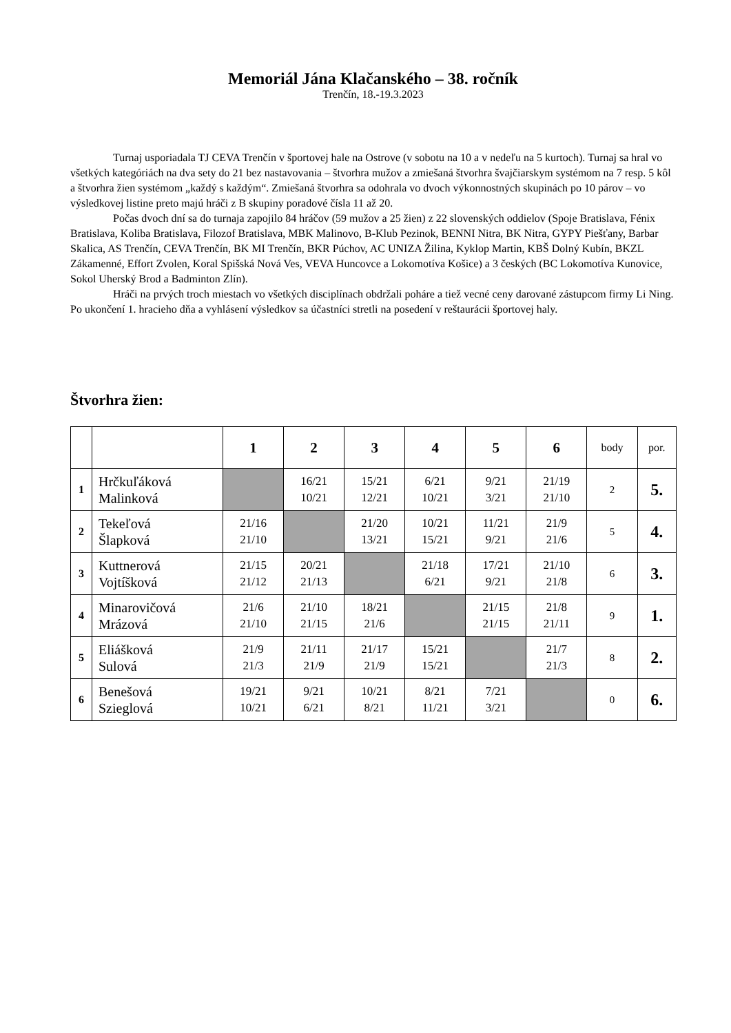Memoriál Jána Klačanského – 38. ročník
Trenčín, 18.-19.3.2023
Turnaj usporiadala TJ CEVA Trenčín v športovej hale na Ostrove (v sobotu na 10 a v nedeľu na 5 kurtoch). Turnaj sa hral vo všetkých kategóriách na dva sety do 21 bez nastavovania – štvorhra mužov a zmiešaná štvorhra švajčiarskym systémom na 7 resp. 5 kôl a štvorhra žien systémom „každý s každým“. Zmiešaná štvorhra sa odohrala vo dvoch výkonnostných skupinách po 10 párov – vo výsledkovej listine preto majú hráči z B skupiny poradové čísla 11 až 20.
Počas dvoch dní sa do turnaja zapojilo 84 hráčov (59 mužov a 25 žien) z 22 slovenských oddielov (Spoje Bratislava, Fénix Bratislava, Koliba Bratislava, Filozof Bratislava, MBK Malinovo, B-Klub Pezinok, BENNI Nitra, BK Nitra, GYPY Piešťany, Barbar Skalica, AS Trenčín, CEVA Trenčín, BK MI Trenčín, BKR Púchov, AC UNIZA Žilina, Kyklop Martin, KBŠ Dolný Kubín, BKZL Zákamenné, Effort Zvolen, Koral Spišská Nová Ves, VEVA Huncovce a Lokomotíva Košice) a 3 českých (BC Lokomotíva Kunovice, Sokol Uherský Brod a Badminton Zlín).
Hráči na prvých troch miestach vo všetkých disciplínach obdržali poháre a tiež vecné ceny darované zástupcom firmy Li Ning. Po ukončení 1. hracieho dňa a vyhlásení výsledkov sa účastníci stretli na posedení v reštaurácii športovej haly.
Štvorhra žien:
| | | 1 | 2 | 3 | 4 | 5 | 6 | body | por. |
| --- | --- | --- | --- | --- | --- | --- | --- | --- | --- |
| 1 | Hrčkuľáková Malinková | | 16/21 10/21 | 15/21 12/21 | 6/21 10/21 | 9/21 3/21 | 21/19 21/10 | 2 | 5. |
| 2 | Tekeľová Šlapková | 21/16 21/10 | | 21/20 13/21 | 10/21 15/21 | 11/21 9/21 | 21/9 21/6 | 5 | 4. |
| 3 | Kuttnerová Vojtíšková | 21/15 21/12 | 20/21 21/13 | | 21/18 6/21 | 17/21 9/21 | 21/10 21/8 | 6 | 3. |
| 4 | Minarovičová Mrázová | 21/6 21/10 | 21/10 21/15 | 18/21 21/6 | | 21/15 21/15 | 21/8 21/11 | 9 | 1. |
| 5 | Eliášková Sulová | 21/9 21/3 | 21/11 21/9 | 21/17 21/9 | 15/21 15/21 | | 21/7 21/3 | 8 | 2. |
| 6 | Benešová Szieglová | 19/21 10/21 | 9/21 6/21 | 10/21 8/21 | 8/21 11/21 | 7/21 3/21 | | 0 | 6. |